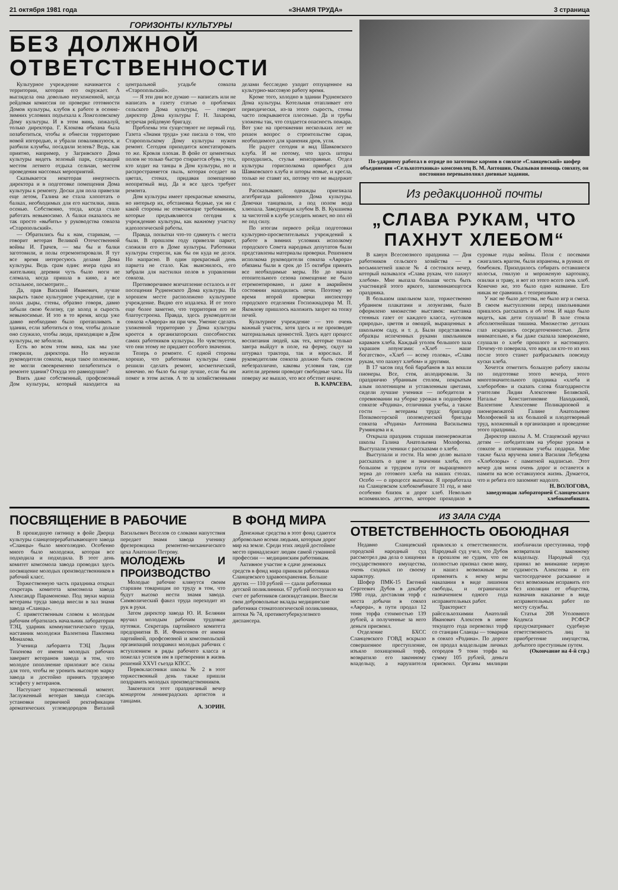21 октября 1981 года «ЗНАМЯ ТРУДА» 3 страница
ГОРИЗОНТЫ КУЛЬТУРЫ
БЕЗ ДОЛЖНОЙ ОТВЕТСТВЕННОСТИ
Культурное учреждение начинается с территории, которая его окружает. А выглядела она довольно неухоженной, когда рейдовая комиссия по проверке готовности Домов культуры, клубов к работе в осенне-зимних условиях подъехала к Ложголовскому Дому культуры. И в этом вина, пожалуй, только директора. Г. Клокова обязана была позаботиться, чтобы и обнесли территорию новой изгородью, и убрали повалившуюся, и разбили клумбы, посадили зелень? Ведь, как приятно, например, у Загривского Дома культуры видеть зеленый парк, служащий местом летнего отдыха сельчан, местом проведения массовых мероприятий.
Сказывается некоторая инертность директора и в подготовке помещения Дома культуры к ремонту. Доски для пола привезли еще летом, Галина же стала хлопотать о балках, необходимых для его настилки, лишь осенью. Собственно, тогда, когда стало работать невыносимо. А балки оказалось не так просто «выбить» у руководства совхоза «Старопольский».
— Обратились бы к нам, старикам, — говорит ветеран Великой Отечественной войны И. Грачев, — мы бы и балки заготовили, и полы отремонтировали. Я тут все время интересуюсь делами Дома культуры. Ведь срам один: вчера одна из жительниц деревни чуть было ноги не сломала, когда пришла в кино, а все остальное, посмотрите...
Да, прав Василий Иванович, лучше закрыть такое культурное учреждение, где в полах дыры, стены, образно говоря, давно забыли свою белезну, где холод и сырость невыносимые. И это в то время, когда уже давно необходимо было протапливать в здании, если заботиться о том, чтобы дольше оно служило, чтобы люди, приходящие в Дом культуры, не заболели.
Есть во всем этом вина, как мы уже говорили, директора. Но неужели руководители совхоза, видя такое положение, не могли своевременно позаботиться о ремонте здания? Откуда это равнодушие?
Взять даже собственный, профсоюзный Дом культуры, который находится на центральной усадьбе совхоза «Старопольский».
— Я эти дни все думаю — написать или не написать в газету статью о проблемах сельского Дома культуры, — говорит директор Дома культуры Г. Н. Захарова, встречая рейдовую бригаду.
Проблемы эти существуют не первый год. Газета «Знамя труда» уже писала о том, что Старопольскому Дому культуры нужен ремонт. Сегодня приходится констатировать то же. Кровля плохая. В фойе от цементных полов не только быстро стирается обувь у тех, кто ходит на танцы в Дом культуры, но и распространяется пыль, которая оседает на цветах, стенах, придавая помещению неопрятный вид. Да и все здесь требует ремонта.
Дом культуры имеет прекрасные комнаты, но интерьер их, обстановка бедные, уж ни с какой стороны не отвечающие требованиям, которые предъявляются сегодня к учреждению культуры, как важному участку идеологической работы.
Правда, попытки что-то сдвинуть с места были. В прошлом году привезли паркет, сложили его в Доме культуры. Работники культуры стерегли, как бы он куда не делся. Но напрасно. В один прекрасный день паркета не стало. Как выяснилось, его забрали для настилки полов в управлении совхоза.
Противоречивое впечатление осталось и от посещения Рудненского Дома культуры. На хорошем месте расположено культурное учреждение. Видно его издалека. И от этого еще более заметно, что территория его не благоустроена. Правда, здесь руководители совхоза «Аврора» ни при чем. Умение сделать ухоженной территорию у Дома культуры кроется в организаторских способностях самих работников культуры. Но чувствуется, что они этому не придают особого значения.
Теперь о ремонте. С одной стороны хорошо, что работники культуры сами решили сделать ремонт, косметический, конечно. но было бы еще лучше, если бы им помог в этом актив. А то за хозяйственными делами бесследно уходит отпущенное на культурно-массовую работу время.
Кроме того, холодно в здании Рудненского Дома культуры. Котельная отапливает его периодически, из-за этого сырость, стены часто покрываются плесенью. Да и трубы уложены так, что создается опасность пожара. Вот уже на протяжении нескольких лет не решен вопрос о строительстве сарая, необходимого для хранения дров, угля.
Не радует сегодня и вид Шавковского клуба. И не потому, что здесь шторы прохудились, стулья неисправные. Отдел культуры горисполкома приобрел для Шавковского клуба и шторы новые, и кресла, только не ставят их, потому что не выдержит пол.
Рассказывают, однажды приезжала агитбригада районного Дома культуры. Девочки танцевали, а под полом вода хлюпала. Заведующая клубом В. В. Кукшиева за чистотой в клубе уследить может, но пол ей не под силу.
По итогам первого рейда подготовки культурно-просветительных учреждений к работе в зимних условиях исполкому городского Совета народных депутатов были представлены материалы проверки. Решением исполкома руководители совхоза «Аврора» обязаны были в срок до 15 октября принять все необходимые меры. Но до начала отопительного сезона помещение не было отремонтировано, и даже в аварийном состоянии находились печи. Поэтому во время второй проверки инспектору городского отделения Госпожнадзора М. П. Яковлеву пришлось наложить запрет на топку печей.
Культурное учреждение — это очень важный участок, хотя здесь и не производят материальных ценностей. Здесь идет процесс воспитания людей, как тех, которые только завтра выйдут в поле, на ферму, сядут за штурвал трактора, так и взрослых. И руководителям совхоза должно быть совсем небезразлично, каковы условия там, где жители деревни проводят свободные часы. На поверку же вышло, что все обстоит иначе.
В. КАРАСЕВА.
По-ударному работал в отряде по заготовке кормов в совхозе «Сланцевский» шофер объединения «Сельхозтехника» комсомолец В. М. Антошин. Оказывая помощь совхозу, он постоянно перевыполнял дневные задания.
Из редакционной почты
„СЛАВА РУКАМ, ЧТО ПАХНУТ ХЛЕБОМ“
В канун Всесоюзного праздника — Дня работников сельского хозяйства — в восьмилетней школе № 4 состоялся вечер, который назывался «Слава рукам, что пахнут хлебом». Мне выпала большая честь быть участницей этого яркого, запоминающегося праздника.
В большом школьном зале, торжественно убранном плакатами и лозунгами, было оформлено множество выставок: выставка стенных газет от каждого класса, «уголков природы», цветов и овощей, выращенных в школьном саду, и т. д. Были представлены образцы испеченных руками школьников караваев хлеба. Каждый уголок большого зала украшен лозунгами: «Хлеб — наше богатство», «Хлеб — всему голова», «Слава рукам, что пахнут хлебом» и другими.
В 17 часов под бой барабанов в зал вошли пионеры. Все, стоя, аплодировали. За празднично убранным столом, покрытым алым полотнищем и уставленным цветами, сидели лучшие ученики — победители в соревновании на уборке урожая в подшефном совхозе «Родина», отличники учебы, а также гости — ветераны труда: бригадир Попковогорской полеводческой бригады совхоза «Родина» Антонина Васильевна Румянцева и я.
Открыла праздник старшая пионервожатая школы Галина Анатольевна Молофеева. Выступали ученики с рассказами о хлебе.
Выступали и гости. На мою долю выпало рассказать о цене и значении хлеба, его большом и трудном пути от выращенного зерна до готового хлеба на наших столах. Особо — о процессе выпечки. Я проработала на Сланцевском хлебокомбинате 31 год, и мне особенно близок и дорог хлеб. Невольно вспомнилось детство, которое проходило в суровые годы войны. Поля с посевами сжигались врагом, были изранены, в руинах от бомбежек. Приходилось собирать оставшиеся колосья, гнилую и мороженую картошку, опилки и траву, и вот из этого всего печь хлеб. Конечно же, это было одно название. Его никак не сравнишь с теперешним.
У нас не было детства, не было игр и смеха. В своем выступлении перед школьниками пришлось рассказать и об этом. И надо было видеть, как дети слушали! В зале стояла абсолютнейшая тишина. Множество детских глаз искрились сосредоточенностью. Дети внимательно, я бы даже сказала завороженно, слушали о хлебе прошлого и настоящего. Почему-то поверила, что вряд ли кто-то из них после этого станет разбрасывать повсюду куски хлеба.
Хочется отметить большую работу школы по подготовке этого вечера, этого многозначительного праздника «хлеба и хлеборобов» и сказать слова благодарности учителям Лидии Алексеевне Белявской, Наталье Константиновне Находкиной, Валентине Алексеевне Поликарповой и пионервожатой Галине Анатольевне Молофеевой за их большой и плодотворный труд, вложенный в организацию и проведение этого праздника.
Директор школы А. М. Стацевский вручил детям — победителям на уборке урожая в совхозе и отличникам учебы подарки. Мне также была вручена книга Василия Лебедева «Хлебозоры» с памятной надписью. Этот вечер для меня очень дорог и останется в памяти на всю оставшуюся жизнь. Думается, что и ребята его запомнят надолго.
Н. ВОЛОГОВА,
заведующая лабораторией Сланцевского хлебокомбината.
ПОСВЯЩЕНИЕ В РАБОЧИЕ
В прошедшую пятницу в фойе Дворца культуры сланцеперерабатывающего завода «Сланцы» было многолюдно. Особенно много было молодежи, которая все подходила и подходила. В этот день комитет комсомола завода проводил здесь посвящение молодых производственников в рабочий класс.
Торжественную часть праздника открыл секретарь комитета комсомола завода Александр Парамоненко. Под звуки марша ветераны труда завода внесли в зал знамя завода «Сланцы».
С приветственным словом к молодым рабочим обратилась начальник лаборатории ТЭЦ, ударник коммунистического труда, наставник молодежи Валентина Павловна Монахова.
Ученица лаборанта ТЭЦ Лидия Тихонова от имени молодых рабочих заверяет ветеранов завода в том, что молодое пополнение приложит все силы для того, чтобы не уронить высокую марку завода и достойно принять трудовую эстафету у ветеранов.
Наступает торжественный момент. Заслуженный ветеран завода слесарь установки первичной ректификации ароматических углеводородов Виталий Васильевич Веселов со словами напутствия передает знамя завода ученику фрезеровщика ремонтно-механического цеха Анатолию Петрову.
МОЛОДЕЖЬ И ПРОИЗВОДСТВО
Молодые рабочие клянутся своим старшим товарищам по труду в том, что будут высоко нести знамя завода. Символический факел труда переходит из рук в руки.
Затем директор завода Ю. И. Белянин вручил молодым рабочим трудовые путевки. Секретарь партийного комитета предприятия В. И. Финогенов от имени партийной, профсоюзной и комсомольской организаций поздравил молодых рабочих с вступлением в ряды рабочего класса и пожелал успехов им в претворении в жизнь решений XXVI съезда КПСС.
Первоклассники школы № 2 в этот торжественный день также пришли поздравить молодых производственников.
Закончился этот праздничный вечер концертом ленинградских артистов и танцами.
А. ЗОРИН.
В ФОНД МИРА
Денежные средства в этот фонд сдаются добровольно всеми людьми, которым дорог мир на земле. Среди этих людей достойное место принадлежит людям самой гуманной профессии — медицинским работникам.
Активное участие в сдаче денежных средств в фонд мира приняли работники Сланцевского здравоохранения. Больше других — 110 рублей — сдали работники детской поликлиники. 67 рублей поступило на счет от работников санэпидстанции. Внесли свои добровольные вклады медицинские работники стоматологической поликлиники, аптеки № 74, противотуберкулезного диспансера.
ИЗ ЗАЛА СУДА
ОТВЕТСТВЕННОСТЬ ОБОЮДНАЯ
Недавно Сланцевский городской народный суд рассмотрел два дела о хищении государственного имущества, очень сходных по своему характеру.
Шофер ПМК-15 Евгений Сергеевич Дубов в декабре 1980 года, доставляя торф с места добычи в совхоз «Аврора», в пути продал 12 тонн торфа стоимостью 139 рублей, а полученные за него деньги присвоил.
Отделение БХСС Сланцевского ГОВД вскрыло совершенное преступление, изъяло похищенный торф, возвратило его законному владельцу, а нарушителя привлекло к ответственности. Народный суд учел, что Дубов в прошлом не судим, что он полностью признал свою вину, и нашел возможным не применять к нему меры наказания в виде лишения свободы, и ограничился назначением одного года исправительных работ.
Тракторист райсельхозхимии Анатолий Иванович Алексеев в июне текущего года перевозил торф со станции Сланцы — товарная в совхоз «Родина». По дороге он продал владельцам личных огородов 9 тонн торфа на сумму 105 рублей, деньги присвоил. Органы милиции изобличили преступника, торф возвратили законному владельцу. Народный суд принял во внимание первую судимость Алексеева и его чистосердечное раскаяние и счел возможным исправить его без изоляции от общества, назначив наказание в виде исправительных работ по месту службы.
Статья 208 Уголовного Кодекса РСФСР предусматривает судебную ответственность лиц за приобретение имущества, добытого преступным путем.
(Окончание на 4-й стр.)